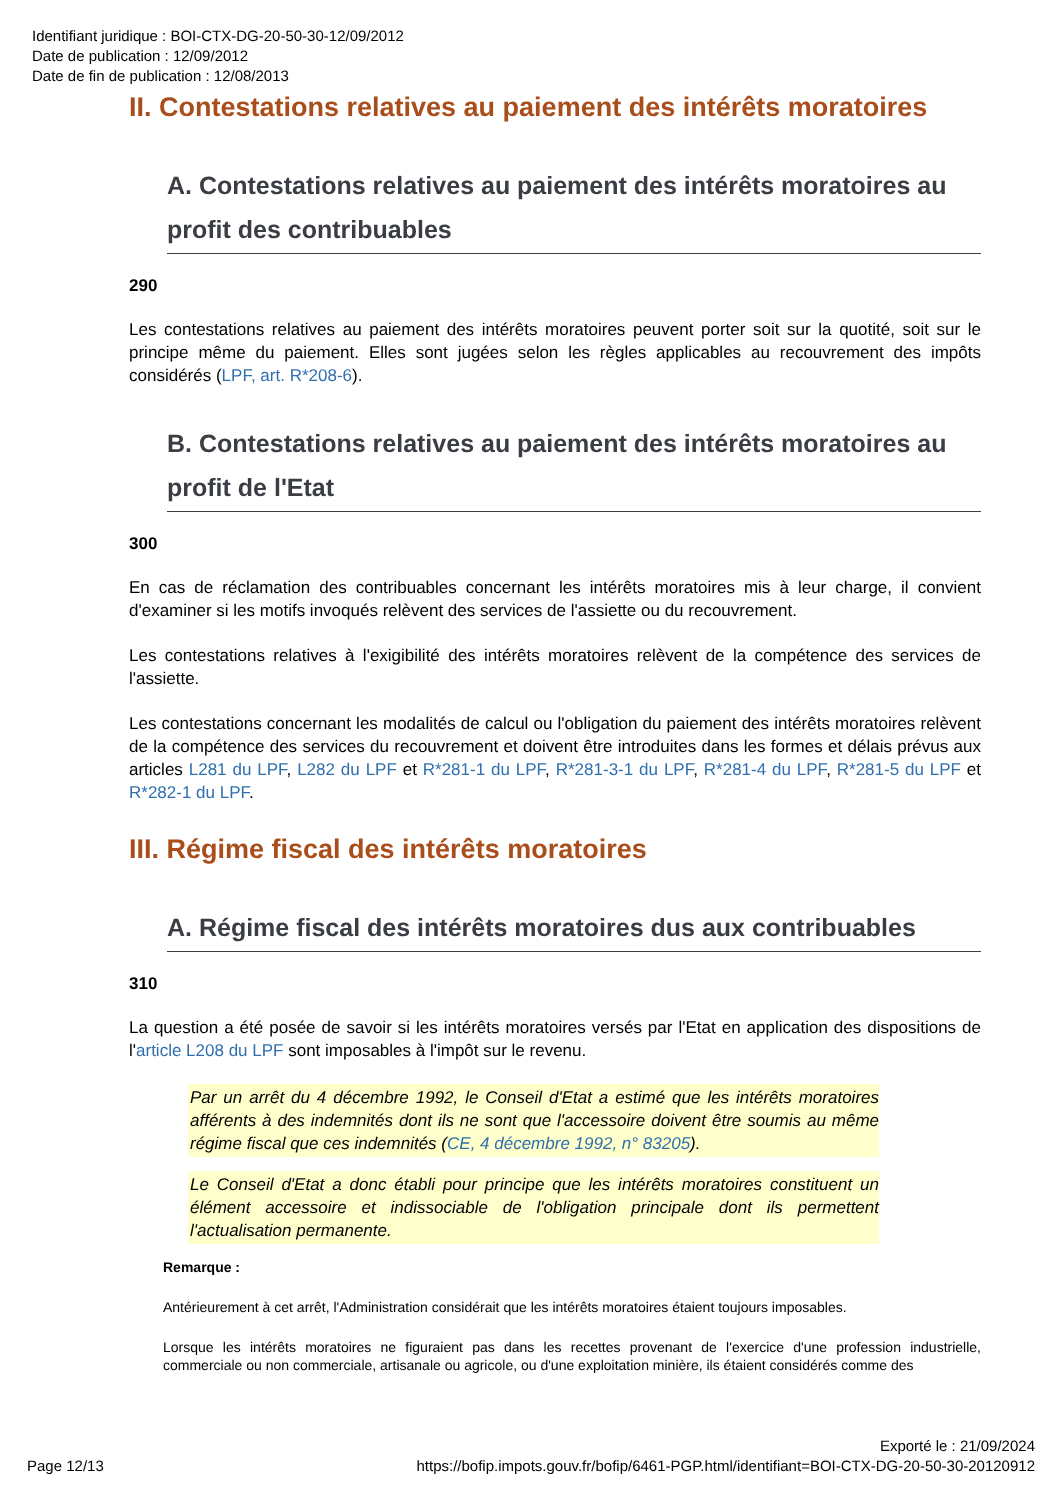Identifiant juridique : BOI-CTX-DG-20-50-30-12/09/2012
Date de publication : 12/09/2012
Date de fin de publication : 12/08/2013
II. Contestations relatives au paiement des intérêts moratoires
A. Contestations relatives au paiement des intérêts moratoires au profit des contribuables
290
Les contestations relatives au paiement des intérêts moratoires peuvent porter soit sur la quotité, soit sur le principe même du paiement. Elles sont jugées selon les règles applicables au recouvrement des impôts considérés (LPF, art. R*208-6).
B. Contestations relatives au paiement des intérêts moratoires au profit de l'Etat
300
En cas de réclamation des contribuables concernant les intérêts moratoires mis à leur charge, il convient d'examiner si les motifs invoqués relèvent des services de l'assiette ou du recouvrement.
Les contestations relatives à l'exigibilité des intérêts moratoires relèvent de la compétence des services de l'assiette.
Les contestations concernant les modalités de calcul ou l'obligation du paiement des intérêts moratoires relèvent de la compétence des services du recouvrement et doivent être introduites dans les formes et délais prévus aux articles L281 du LPF, L282 du LPF et R*281-1 du LPF, R*281-3-1 du LPF, R*281-4 du LPF, R*281-5 du LPF et R*282-1 du LPF.
III. Régime fiscal des intérêts moratoires
A. Régime fiscal des intérêts moratoires dus aux contribuables
310
La question a été posée de savoir si les intérêts moratoires versés par l'Etat en application des dispositions de l'article L208 du LPF sont imposables à l'impôt sur le revenu.
Par un arrêt du 4 décembre 1992, le Conseil d'Etat a estimé que les intérêts moratoires afférents à des indemnités dont ils ne sont que l'accessoire doivent être soumis au même régime fiscal que ces indemnités (CE, 4 décembre 1992, n° 83205).
Le Conseil d'Etat a donc établi pour principe que les intérêts moratoires constituent un élément accessoire et indissociable de l'obligation principale dont ils permettent l'actualisation permanente.
Remarque :
Antérieurement à cet arrêt, l'Administration considérait que les intérêts moratoires étaient toujours imposables.
Lorsque les intérêts moratoires ne figuraient pas dans les recettes provenant de l'exercice d'une profession industrielle, commerciale ou non commerciale, artisanale ou agricole, ou d'une exploitation minière, ils étaient considérés comme des
Exporté le : 21/09/2024
Page 12/13 https://bofip.impots.gouv.fr/bofip/6461-PGP.html/identifiant=BOI-CTX-DG-20-50-30-20120912